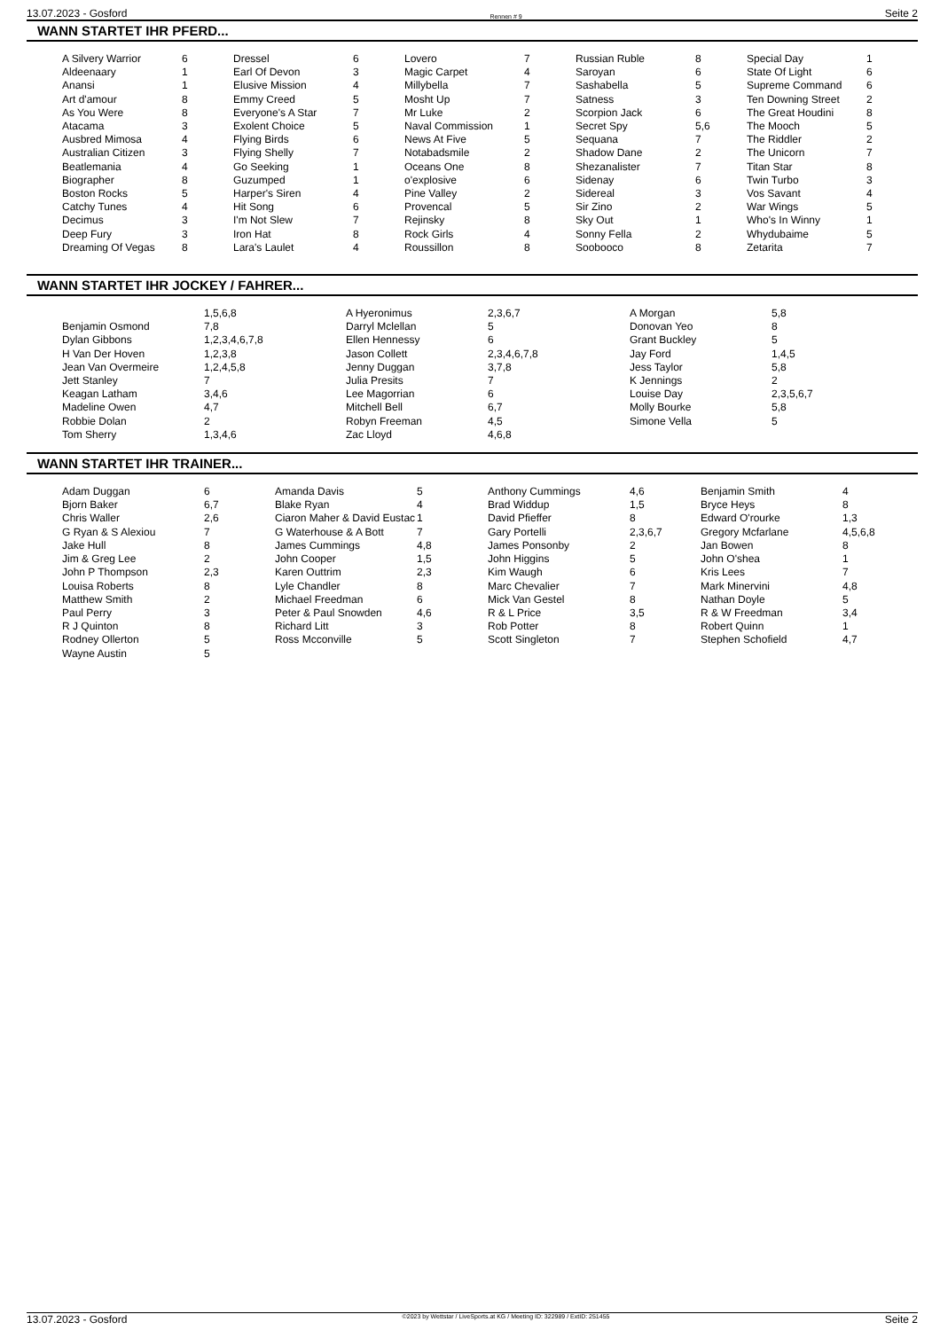13.07.2023 - Gosford Rennen # 9 Seite 2
WANN STARTET IHR PFERD...
| A Silvery Warrior | 6 | Dressel | 6 | Lovero | 7 | Russian Ruble | 8 | Special Day | 1 |
| Aldeenaary | 1 | Earl Of Devon | 3 | Magic Carpet | 4 | Saroyan | 6 | State Of Light | 6 |
| Anansi | 1 | Elusive Mission | 4 | Millybella | 7 | Sashabella | 5 | Supreme Command | 6 |
| Art d'amour | 8 | Emmy Creed | 5 | Mosht Up | 7 | Satness | 3 | Ten Downing Street | 2 |
| As You Were | 8 | Everyone's A Star | 7 | Mr Luke | 2 | Scorpion Jack | 6 | The Great Houdini | 8 |
| Atacama | 3 | Exolent Choice | 5 | Naval Commission | 1 | Secret Spy | 5,6 | The Mooch | 5 |
| Ausbred Mimosa | 4 | Flying Birds | 6 | News At Five | 5 | Sequana | 7 | The Riddler | 2 |
| Australian Citizen | 3 | Flying Shelly | 7 | Notabadsmile | 2 | Shadow Dane | 2 | The Unicorn | 7 |
| Beatlemania | 4 | Go Seeking | 1 | Oceans One | 8 | Shezanalister | 7 | Titan Star | 8 |
| Biographer | 8 | Guzumped | 1 | o'explosive | 6 | Sidenay | 6 | Twin Turbo | 3 |
| Boston Rocks | 5 | Harper's Siren | 4 | Pine Valley | 2 | Sidereal | 3 | Vos Savant | 4 |
| Catchy Tunes | 4 | Hit Song | 6 | Provencal | 5 | Sir Zino | 2 | War Wings | 5 |
| Decimus | 3 | I'm Not Slew | 7 | Rejinsky | 8 | Sky Out | 1 | Who's In Winny | 1 |
| Deep Fury | 3 | Iron Hat | 8 | Rock Girls | 4 | Sonny Fella | 2 | Whydubaime | 5 |
| Dreaming Of Vegas | 8 | Lara's Laulet | 4 | Roussillon | 8 | Soobooco | 8 | Zetarita | 7 |
WANN STARTET IHR JOCKEY / FAHRER...
| | 1,5,6,8 | A Hyeronimus | 2,3,6,7 | A Morgan | 5,8 |
| Benjamin Osmond | 7,8 | Darryl Mclellan | 5 | Donovan Yeo | 8 |
| Dylan Gibbons | 1,2,3,4,6,7,8 | Ellen Hennessy | 6 | Grant Buckley | 5 |
| H Van Der Hoven | 1,2,3,8 | Jason Collett | 2,3,4,6,7,8 | Jay Ford | 1,4,5 |
| Jean Van Overmeire | 1,2,4,5,8 | Jenny Duggan | 3,7,8 | Jess Taylor | 5,8 |
| Jett Stanley | 7 | Julia Presits | 7 | K Jennings | 2 |
| Keagan Latham | 3,4,6 | Lee Magorrian | 6 | Louise Day | 2,3,5,6,7 |
| Madeline Owen | 4,7 | Mitchell Bell | 6,7 | Molly Bourke | 5,8 |
| Robbie Dolan | 2 | Robyn Freeman | 4,5 | Simone Vella | 5 |
| Tom Sherry | 1,3,4,6 | Zac Lloyd | 4,6,8 | | |
WANN STARTET IHR TRAINER...
| Adam Duggan | 6 | Amanda Davis | 5 | Anthony Cummings | 4,6 | Benjamin Smith | 4 |
| Bjorn Baker | 6,7 | Blake Ryan | 4 | Brad Widdup | 1,5 | Bryce Heys | 8 |
| Chris Waller | 2,6 | Ciaron Maher & David Eustac | 1 | David Pfieffer | 8 | Edward O'rourke | 1,3 |
| G Ryan & S Alexiou | 7 | G Waterhouse & A Bott | 7 | Gary Portelli | 2,3,6,7 | Gregory Mcfarlane | 4,5,6,8 |
| Jake Hull | 8 | James Cummings | 4,8 | James Ponsonby | 2 | Jan Bowen | 8 |
| Jim & Greg Lee | 2 | John Cooper | 1,5 | John Higgins | 5 | John O'shea | 1 |
| John P Thompson | 2,3 | Karen Outtrim | 2,3 | Kim Waugh | 6 | Kris Lees | 7 |
| Louisa Roberts | 8 | Lyle Chandler | 8 | Marc Chevalier | 7 | Mark Minervini | 4,8 |
| Matthew Smith | 2 | Michael Freedman | 6 | Mick Van Gestel | 8 | Nathan Doyle | 5 |
| Paul Perry | 3 | Peter & Paul Snowden | 4,6 | R & L Price | 3,5 | R & W Freedman | 3,4 |
| R J Quinton | 8 | Richard Litt | 3 | Rob Potter | 8 | Robert Quinn | 1 |
| Rodney Ollerton | 5 | Ross Mcconville | 5 | Scott Singleton | 7 | Stephen Schofield | 4,7 |
| Wayne Austin | 5 | | | | | | |
13.07.2023 - Gosford ©2023 by Wettstar / LiveSports.at KG / Meeting ID: 322989 / ExtID: 251455 Seite 2